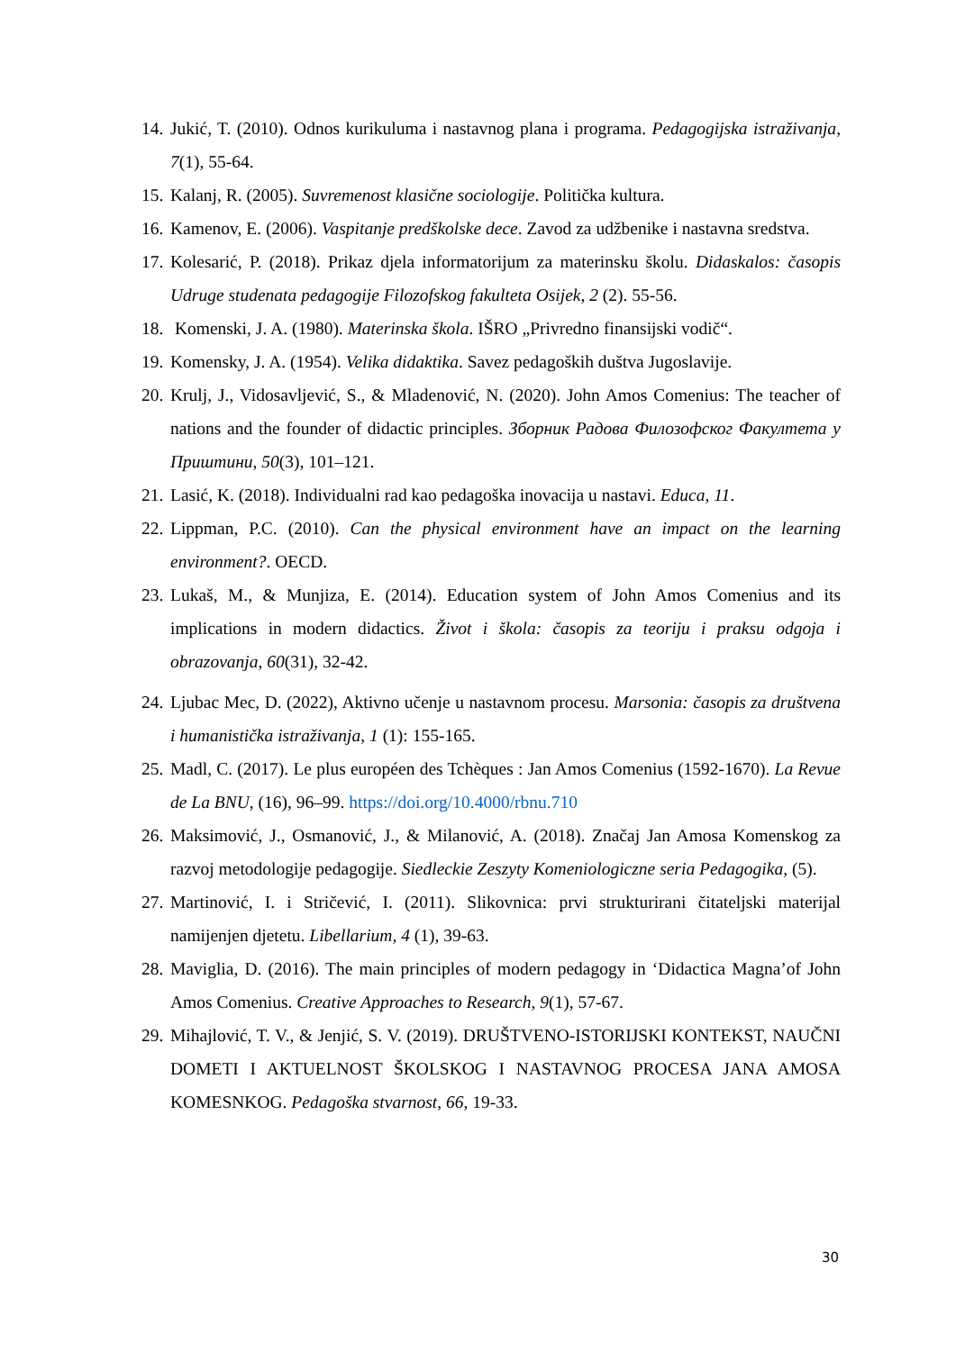14. Jukić, T. (2010). Odnos kurikuluma i nastavnog plana i programa. Pedagogijska istraživanja, 7(1), 55-64.
15. Kalanj, R. (2005). Suvremenost klasične sociologije. Politička kultura.
16. Kamenov, E. (2006). Vaspitanje predškolske dece. Zavod za udžbenike i nastavna sredstva.
17. Kolesarić, P. (2018). Prikaz djela informatorijum za materinsku školu. Didaskalos: časopis Udruge studenata pedagogije Filozofskog fakulteta Osijek, 2 (2). 55-56.
18. Komenski, J. A. (1980). Materinska škola. IŠRO „Privredno finansijski vodič“.
19. Komensky, J. A. (1954). Velika didaktika. Savez pedagoških duštva Jugoslavije.
20. Krulj, J., Vidosavljević, S., & Mladenović, N. (2020). John Amos Comenius: The teacher of nations and the founder of didactic principles. Зборник Радова Филозофског Факултета у Приштини, 50(3), 101–121.
21. Lasić, K. (2018). Individualni rad kao pedagoška inovacija u nastavi. Educa, 11.
22. Lippman, P.C. (2010). Can the physical environment have an impact on the learning environment?. OECD.
23. Lukaš, M., & Munjiza, E. (2014). Education system of John Amos Comenius and its implications in modern didactics. Život i škola: časopis za teoriju i praksu odgoja i obrazovanja, 60(31), 32-42.
24. Ljubac Mec, D. (2022), Aktivno učenje u nastavnom procesu. Marsonia: časopis za društvena i humanistička istraživanja, 1 (1): 155-165.
25. Madl, C. (2017). Le plus européen des Tchèques : Jan Amos Comenius (1592-1670). La Revue de La BNU, (16), 96–99. https://doi.org/10.4000/rbnu.710
26. Maksimović, J., Osmanović, J., & Milanović, A. (2018). Značaj Jan Amosa Komenskog za razvoj metodologije pedagogije. Siedleckie Zeszyty Komeniologiczne seria Pedagogika, (5).
27. Martinović, I. i Stričević, I. (2011). Slikovnica: prvi strukturirani čitateljski materijal namijenjen djetetu. Libellarium, 4 (1), 39-63.
28. Maviglia, D. (2016). The main principles of modern pedagogy in ‘Didactica Magna’of John Amos Comenius. Creative Approaches to Research, 9(1), 57-67.
29. Mihajlović, T. V., & Jenjić, S. V. (2019). DRUŠTVENO-ISTORIJSKI KONTEKST, NAUČNI DOMETI I AKTUELNOST ŠKOLSKOG I NASTAVNOG PROCESA JANA AMOSA KOMESNKOG. Pedagoška stvarnost, 66, 19-33.
30